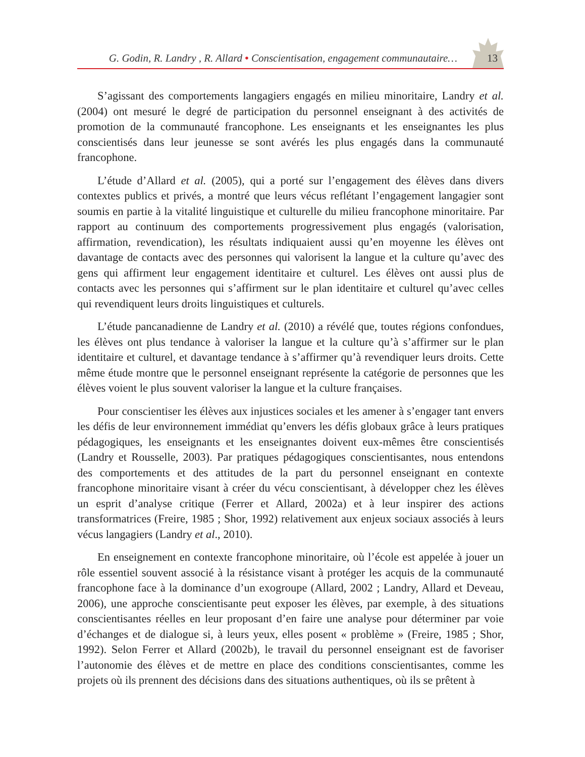G. Godin, R. Landry , R. Allard • Conscientisation, engagement communautaire… 13
S’agissant des comportements langagiers engagés en milieu minoritaire, Landry et al. (2004) ont mesuré le degré de participation du personnel enseignant à des activités de promotion de la communauté francophone. Les enseignants et les enseignantes les plus conscientisés dans leur jeunesse se sont avérés les plus engagés dans la communauté francophone.
L’étude d’Allard et al. (2005), qui a porté sur l’engagement des élèves dans divers contextes publics et privés, a montré que leurs vécus reflétant l’engagement langagier sont soumis en partie à la vitalité linguistique et culturelle du milieu francophone minoritaire. Par rapport au continuum des comportements progressivement plus engagés (valorisation, affirmation, revendication), les résultats indiquaient aussi qu’en moyenne les élèves ont davantage de contacts avec des personnes qui valorisent la langue et la culture qu’avec des gens qui affirment leur engagement identitaire et culturel. Les élèves ont aussi plus de contacts avec les personnes qui s’affirment sur le plan identitaire et culturel qu’avec celles qui revendiquent leurs droits linguistiques et culturels.
L’étude pancanadienne de Landry et al. (2010) a révélé que, toutes régions confondues, les élèves ont plus tendance à valoriser la langue et la culture qu’à s’affirmer sur le plan identitaire et culturel, et davantage tendance à s’affirmer qu’à revendiquer leurs droits. Cette même étude montre que le personnel enseignant représente la catégorie de personnes que les élèves voient le plus souvent valoriser la langue et la culture françaises.
Pour conscientiser les élèves aux injustices sociales et les amener à s’engager tant envers les défis de leur environnement immédiat qu’envers les défis globaux grâce à leurs pratiques pédagogiques, les enseignants et les enseignantes doivent eux-mêmes être conscientisés (Landry et Rousselle, 2003). Par pratiques pédagogiques conscientisantes, nous entendons des comportements et des attitudes de la part du personnel enseignant en contexte francophone minoritaire visant à créer du vécu conscientisant, à développer chez les élèves un esprit d’analyse critique (Ferrer et Allard, 2002a) et à leur inspirer des actions transformatrices (Freire, 1985 ; Shor, 1992) relativement aux enjeux sociaux associés à leurs vécus langagiers (Landry et al., 2010).
En enseignement en contexte francophone minoritaire, où l’école est appelée à jouer un rôle essentiel souvent associé à la résistance visant à protéger les acquis de la communauté francophone face à la dominance d’un exogroupe (Allard, 2002 ; Landry, Allard et Deveau, 2006), une approche conscientisante peut exposer les élèves, par exemple, à des situations conscientisantes réelles en leur proposant d’en faire une analyse pour déterminer par voie d’échanges et de dialogue si, à leurs yeux, elles posent « problème » (Freire, 1985 ; Shor, 1992). Selon Ferrer et Allard (2002b), le travail du personnel enseignant est de favoriser l’autonomie des élèves et de mettre en place des conditions conscientisantes, comme les projets où ils prennent des décisions dans des situations authentiques, où ils se prêtent à